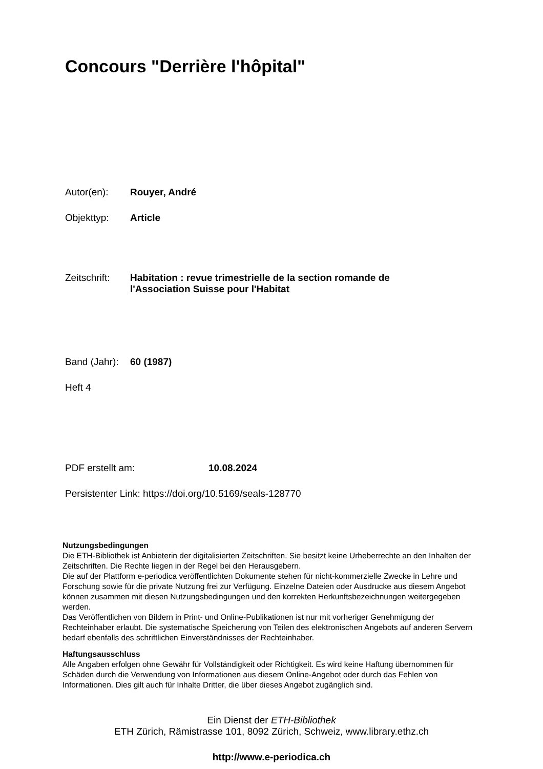Concours "Derrière l'hôpital"
Autor(en): Rouyer, André
Objekttyp: Article
Zeitschrift:
Habitation : revue trimestrielle de la section romande de
l'Association Suisse pour l'Habitat
Band (Jahr):
60 (1987)
Heft 4
PDF erstellt am: 10.08.2024
Persistenter Link: https://doi.org/10.5169/seals-128770
Nutzungsbedingungen
Die ETH-Bibliothek ist Anbieterin der digitalisierten Zeitschriften. Sie besitzt keine Urheberrechte an den Inhalten der Zeitschriften. Die Rechte liegen in der Regel bei den Herausgebern.
Die auf der Plattform e-periodica veröffentlichten Dokumente stehen für nicht-kommerzielle Zwecke in Lehre und Forschung sowie für die private Nutzung frei zur Verfügung. Einzelne Dateien oder Ausdrucke aus diesem Angebot können zusammen mit diesen Nutzungsbedingungen und den korrekten Herkunftsbezeichnungen weitergegeben werden.
Das Veröffentlichen von Bildern in Print- und Online-Publikationen ist nur mit vorheriger Genehmigung der Rechteinhaber erlaubt. Die systematische Speicherung von Teilen des elektronischen Angebots auf anderen Servern bedarf ebenfalls des schriftlichen Einverständnisses der Rechteinhaber.
Haftungsausschluss
Alle Angaben erfolgen ohne Gewähr für Vollständigkeit oder Richtigkeit. Es wird keine Haftung übernommen für Schäden durch die Verwendung von Informationen aus diesem Online-Angebot oder durch das Fehlen von Informationen. Dies gilt auch für Inhalte Dritter, die über dieses Angebot zugänglich sind.
Ein Dienst der ETH-Bibliothek
ETH Zürich, Rämistrasse 101, 8092 Zürich, Schweiz, www.library.ethz.ch
http://www.e-periodica.ch